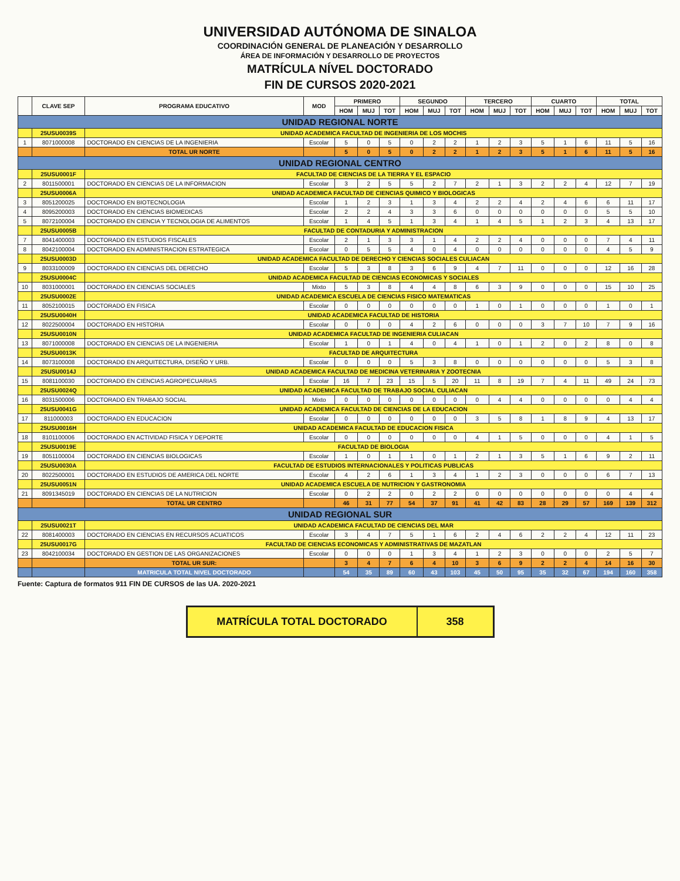UNIVERSIDAD AUTÓNOMA DE SINALOA
COORDINACIÓN GENERAL DE PLANEACIÓN Y DESARROLLO
ÁREA DE INFORMACIÓN Y DESARROLLO DE PROYECTOS
MATRÍCULA NÍVEL DOCTORADO
FIN DE CURSOS 2020-2021
| | CLAVE SEP | PROGRAMA EDUCATIVO | MOD | PRIMERO | | | SEGUNDO | | | TERCERO | | | CUARTO | | | TOTAL | | |
| --- | --- | --- | --- | --- | --- | --- | --- | --- | --- | --- | --- | --- | --- | --- | --- | --- | --- | --- |
| | | | | HOM | MUJ | TOT | HOM | MUJ | TOT | HOM | MUJ | TOT | HOM | MUJ | TOT | HOM | MUJ | TOT |
| UNIDAD REGIONAL NORTE | | | | | | | | | | | | | | | | | | |
| | 25USU0039S | UNIDAD ACADEMICA FACULTAD DE INGENIERIA DE LOS MOCHIS | | | | | | | | | | | | | | | | |
| 1 | 8071000008 | DOCTORADO EN CIENCIAS DE LA INGENIERIA | Escolar | 5 | 0 | 5 | 0 | 2 | 2 | 1 | 2 | 3 | 5 | 1 | 6 | 11 | 5 | 16 |
| | | TOTAL UR NORTE | | 5 | 0 | 5 | 0 | 2 | 2 | 1 | 2 | 3 | 5 | 1 | 6 | 11 | 5 | 16 |
| UNIDAD REGIONAL CENTRO | | | | | | | | | | | | | | | | | | |
| | 25USU0001F | FACULTAD DE CIENCIAS DE LA TIERRA Y EL ESPACIO | | | | | | | | | | | | | | | | |
| 2 | 8011500001 | DOCTORADO EN CIENCIAS DE LA INFORMACION | Escolar | 3 | 2 | 5 | 5 | 2 | 7 | 2 | 1 | 3 | 2 | 2 | 4 | 12 | 7 | 19 |
| | 25USU0006A | UNIDAD ACADEMICA FACULTAD DE CIENCIAS QUIMICO Y BIOLOGICAS | | | | | | | | | | | | | | | | |
| 3 | 8051200025 | DOCTORADO EN BIOTECNOLOGIA | Escolar | 1 | 2 | 3 | 1 | 3 | 4 | 2 | 2 | 4 | 2 | 4 | 6 | 6 | 11 | 17 |
| 4 | 8095200003 | DOCTORADO EN CIENCIAS BIOMEDICAS | Escolar | 2 | 2 | 4 | 3 | 3 | 6 | 0 | 0 | 0 | 0 | 0 | 0 | 5 | 5 | 10 |
| 5 | 8072100004 | DOCTORADO EN CIENCIA Y TECNOLOGIA DE ALIMENTOS | Escolar | 1 | 4 | 5 | 1 | 3 | 4 | 1 | 4 | 5 | 1 | 2 | 3 | 4 | 13 | 17 |
| | 25USU0005B | FACULTAD DE CONTADURIA Y ADMINISTRACION | | | | | | | | | | | | | | | | |
| 7 | 8041400003 | DOCTORADO EN ESTUDIOS FISCALES | Escolar | 2 | 1 | 3 | 3 | 1 | 4 | 2 | 2 | 4 | 0 | 0 | 0 | 7 | 4 | 11 |
| 8 | 8042100004 | DOCTORADO EN ADMINISTRACION ESTRATEGICA | Escolar | 0 | 5 | 5 | 4 | 0 | 4 | 0 | 0 | 0 | 0 | 0 | 0 | 4 | 5 | 9 |
| | 25USU0003D | UNIDAD ACADEMICA FACULTAD DE DERECHO Y CIENCIAS SOCIALES CULIACAN | | | | | | | | | | | | | | | | |
| 9 | 8033100009 | DOCTORADO EN CIENCIAS DEL DERECHO | Escolar | 5 | 3 | 8 | 3 | 6 | 9 | 4 | 7 | 11 | 0 | 0 | 0 | 12 | 16 | 28 |
| | 25USU0004C | UNIDAD ACADEMICA FACULTAD DE CIENCIAS ECONOMICAS Y SOCIALES | | | | | | | | | | | | | | | | |
| 10 | 8031000001 | DOCTORADO EN CIENCIAS SOCIALES | Mixto | 5 | 3 | 8 | 4 | 4 | 8 | 6 | 3 | 9 | 0 | 0 | 0 | 15 | 10 | 25 |
| | 25USU0002E | UNIDAD ACADEMICA ESCUELA DE CIENCIAS FISICO MATEMATICAS | | | | | | | | | | | | | | | | |
| 11 | 8052100015 | DOCTORADO EN FISICA | Escolar | 0 | 0 | 0 | 0 | 0 | 0 | 1 | 0 | 1 | 0 | 0 | 0 | 1 | 0 | 1 |
| | 25USU0040H | UNIDAD ACADEMICA FACULTAD DE HISTORIA | | | | | | | | | | | | | | | | |
| 12 | 8022500004 | DOCTORADO EN HISTORIA | Escolar | 0 | 0 | 0 | 4 | 2 | 6 | 0 | 0 | 0 | 3 | 7 | 10 | 7 | 9 | 16 |
| | 25USU0010N | UNIDAD ACADEMICA FACULTAD DE INGENIERIA CULIACAN | | | | | | | | | | | | | | | | |
| 13 | 8071000008 | DOCTORADO EN CIENCIAS DE LA INGENIERIA | Escolar | 1 | 0 | 1 | 4 | 0 | 4 | 1 | 0 | 1 | 2 | 0 | 2 | 8 | 0 | 8 |
| | 25USU0013K | FACULTAD DE ARQUITECTURA | | | | | | | | | | | | | | | | |
| 14 | 8073100008 | DOCTORADO EN ARQUITECTURA, DISEÑO Y URB. | Escolar | 0 | 0 | 0 | 5 | 3 | 8 | 0 | 0 | 0 | 0 | 0 | 0 | 5 | 3 | 8 |
| | 25USU0014J | UNIDAD ACADEMICA FACULTAD DE MEDICINA VETERINARIA Y ZOOTECNIA | | | | | | | | | | | | | | | | |
| 15 | 8081100030 | DOCTORADO EN CIENCIAS AGROPECUARIAS | Escolar | 16 | 7 | 23 | 15 | 5 | 20 | 11 | 8 | 19 | 7 | 4 | 11 | 49 | 24 | 73 |
| | 25USU0024Q | UNIDAD ACADEMICA FACULTAD DE TRABAJO SOCIAL CULIACAN | | | | | | | | | | | | | | | | |
| 16 | 8031500006 | DOCTORADO EN TRABAJO SOCIAL | Mixto | 0 | 0 | 0 | 0 | 0 | 0 | 0 | 4 | 4 | 0 | 0 | 0 | 0 | 4 | 4 |
| | 25USU0041G | UNIDAD ACADEMICA FACULTAD DE CIENCIAS DE LA EDUCACION | | | | | | | | | | | | | | | | |
| 17 | 811000003 | DOCTORADO EN EDUCACION | Escolar | 0 | 0 | 0 | 0 | 0 | 0 | 3 | 5 | 8 | 1 | 8 | 9 | 4 | 13 | 17 |
| | 25USU0016H | UNIDAD ACADEMICA FACULTAD DE EDUCACION FISICA | | | | | | | | | | | | | | | | |
| 18 | 8101100006 | DOCTORADO EN ACTIVIDAD FISICA Y DEPORTE | Escolar | 0 | 0 | 0 | 0 | 0 | 0 | 4 | 1 | 5 | 0 | 0 | 0 | 4 | 1 | 5 |
| | 25USU0019E | FACULTAD DE BIOLOGIA | | | | | | | | | | | | | | | | |
| 19 | 8051100004 | DOCTORADO EN CIENCIAS BIOLOGICAS | Escolar | 1 | 0 | 1 | 1 | 0 | 1 | 2 | 1 | 3 | 5 | 1 | 6 | 9 | 2 | 11 |
| | 25USU0030A | FACULTAD DE ESTUDIOS INTERNACIONALES Y POLITICAS PUBLICAS | | | | | | | | | | | | | | | | |
| 20 | 8022500001 | DOCTORADO EN ESTUDIOS DE AMERICA DEL NORTE | Escolar | 4 | 2 | 6 | 1 | 3 | 4 | 1 | 2 | 3 | 0 | 0 | 0 | 6 | 7 | 13 |
| | 25USU0051N | UNIDAD ACADEMICA ESCUELA DE NUTRICION Y GASTRONOMIA | | | | | | | | | | | | | | | | |
| 21 | 8091345019 | DOCTORADO EN CIENCIAS DE LA NUTRICION | Escolar | 0 | 2 | 2 | 0 | 2 | 2 | 0 | 0 | 0 | 0 | 0 | 0 | 0 | 4 | 4 |
| | | TOTAL UR CENTRO | | 46 | 31 | 77 | 54 | 37 | 91 | 41 | 42 | 83 | 28 | 29 | 57 | 169 | 139 | 312 |
| UNIDAD REGIONAL SUR | | | | | | | | | | | | | | | | | | |
| | 25USU0021T | UNIDAD ACADEMICA FACULTAD DE CIENCIAS DEL MAR | | | | | | | | | | | | | | | | |
| 22 | 8081400003 | DOCTORADO EN CIENCIAS EN RECURSOS ACUATICOS | Escolar | 3 | 4 | 7 | 5 | 1 | 6 | 2 | 4 | 6 | 2 | 2 | 4 | 12 | 11 | 23 |
| | 25USU0017G | FACULTAD DE CIENCIAS ECONOMICAS Y ADMINISTRATIVAS DE MAZATLAN | | | | | | | | | | | | | | | | |
| 23 | 8042100034 | DOCTORADO EN GESTION DE LAS ORGANIZACIONES | Escolar | 0 | 0 | 0 | 1 | 3 | 4 | 1 | 2 | 3 | 0 | 0 | 0 | 2 | 5 | 7 |
| | | TOTAL UR SUR: | | 3 | 4 | 7 | 6 | 4 | 10 | 3 | 6 | 9 | 2 | 2 | 4 | 14 | 16 | 30 |
| | | MATRICULA TOTAL NIVEL DOCTORADO | | 54 | 35 | 89 | 60 | 43 | 103 | 45 | 50 | 95 | 35 | 32 | 67 | 194 | 160 | 358 |
Fuente: Captura de formatos 911 FIN DE CURSOS de las UA. 2020-2021
MATRÍCULA TOTAL DOCTORADO 358